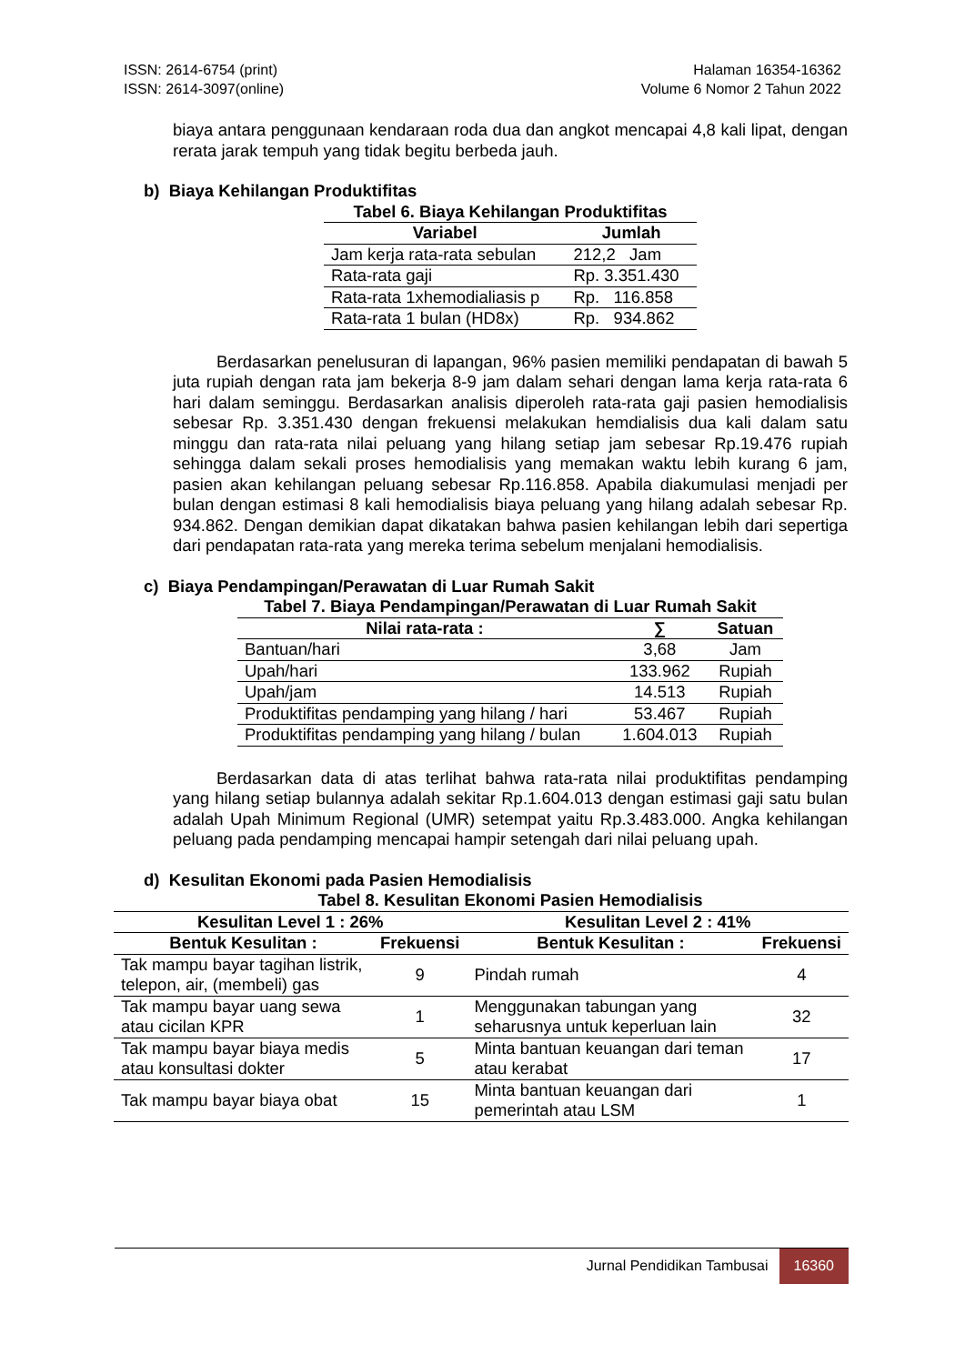ISSN: 2614-6754 (print)
ISSN: 2614-3097(online)
Halaman 16354-16362
Volume 6 Nomor 2 Tahun 2022
biaya antara penggunaan kendaraan roda dua dan angkot mencapai 4,8 kali lipat, dengan rerata jarak tempuh yang tidak begitu berbeda jauh.
b) Biaya Kehilangan Produktifitas
Tabel 6. Biaya Kehilangan Produktifitas
| Variabel | Jumlah |
| --- | --- |
| Jam kerja rata-rata sebulan | 212,2 Jam |
| Rata-rata gaji | Rp. 3.351.430 |
| Rata-rata 1xhemodialiasis p | Rp. 116.858 |
| Rata-rata 1 bulan (HD8x) | Rp. 934.862 |
Berdasarkan penelusuran di lapangan, 96% pasien memiliki pendapatan di bawah 5 juta rupiah dengan rata jam bekerja 8-9 jam dalam sehari dengan lama kerja rata-rata 6 hari dalam seminggu. Berdasarkan analisis diperoleh rata-rata gaji pasien hemodialisis sebesar Rp. 3.351.430 dengan frekuensi melakukan hemdialisis dua kali dalam satu minggu dan rata-rata nilai peluang yang hilang setiap jam sebesar Rp.19.476 rupiah sehingga dalam sekali proses hemodialisis yang memakan waktu lebih kurang 6 jam, pasien akan kehilangan peluang sebesar Rp.116.858. Apabila diakumulasi menjadi per bulan dengan estimasi 8 kali hemodialisis biaya peluang yang hilang adalah sebesar Rp. 934.862. Dengan demikian dapat dikatakan bahwa pasien kehilangan lebih dari sepertiga dari pendapatan rata-rata yang mereka terima sebelum menjalani hemodialisis.
c) Biaya Pendampingan/Perawatan di Luar Rumah Sakit
Tabel 7. Biaya Pendampingan/Perawatan di Luar Rumah Sakit
| Nilai rata-rata : | ∑ | Satuan |
| --- | --- | --- |
| Bantuan/hari | 3,68 | Jam |
| Upah/hari | 133.962 | Rupiah |
| Upah/jam | 14.513 | Rupiah |
| Produktifitas pendamping yang hilang / hari | 53.467 | Rupiah |
| Produktifitas pendamping yang hilang / bulan | 1.604.013 | Rupiah |
Berdasarkan data di atas terlihat bahwa rata-rata nilai produktifitas pendamping yang hilang setiap bulannya adalah sekitar Rp.1.604.013 dengan estimasi gaji satu bulan adalah Upah Minimum Regional (UMR) setempat yaitu Rp.3.483.000. Angka kehilangan peluang pada pendamping mencapai hampir setengah dari nilai peluang upah.
d) Kesulitan Ekonomi pada Pasien Hemodialisis
Tabel 8. Kesulitan Ekonomi Pasien Hemodialisis
| Kesulitan Level 1 : 26% | | Kesulitan Level 2 : 41% | |
| --- | --- | --- | --- |
| Bentuk Kesulitan : | Frekuensi | Bentuk Kesulitan : | Frekuensi |
| Tak mampu bayar tagihan listrik, telepon, air, (membeli) gas | 9 | Pindah rumah | 4 |
| Tak mampu bayar uang sewa atau cicilan KPR | 1 | Menggunakan tabungan yang seharusnya untuk keperluan lain | 32 |
| Tak mampu bayar biaya medis atau konsultasi dokter | 5 | Minta bantuan keuangan dari teman atau kerabat | 17 |
| Tak mampu bayar biaya obat | 15 | Minta bantuan keuangan dari pemerintah atau LSM | 1 |
Jurnal Pendidikan Tambusai 16360